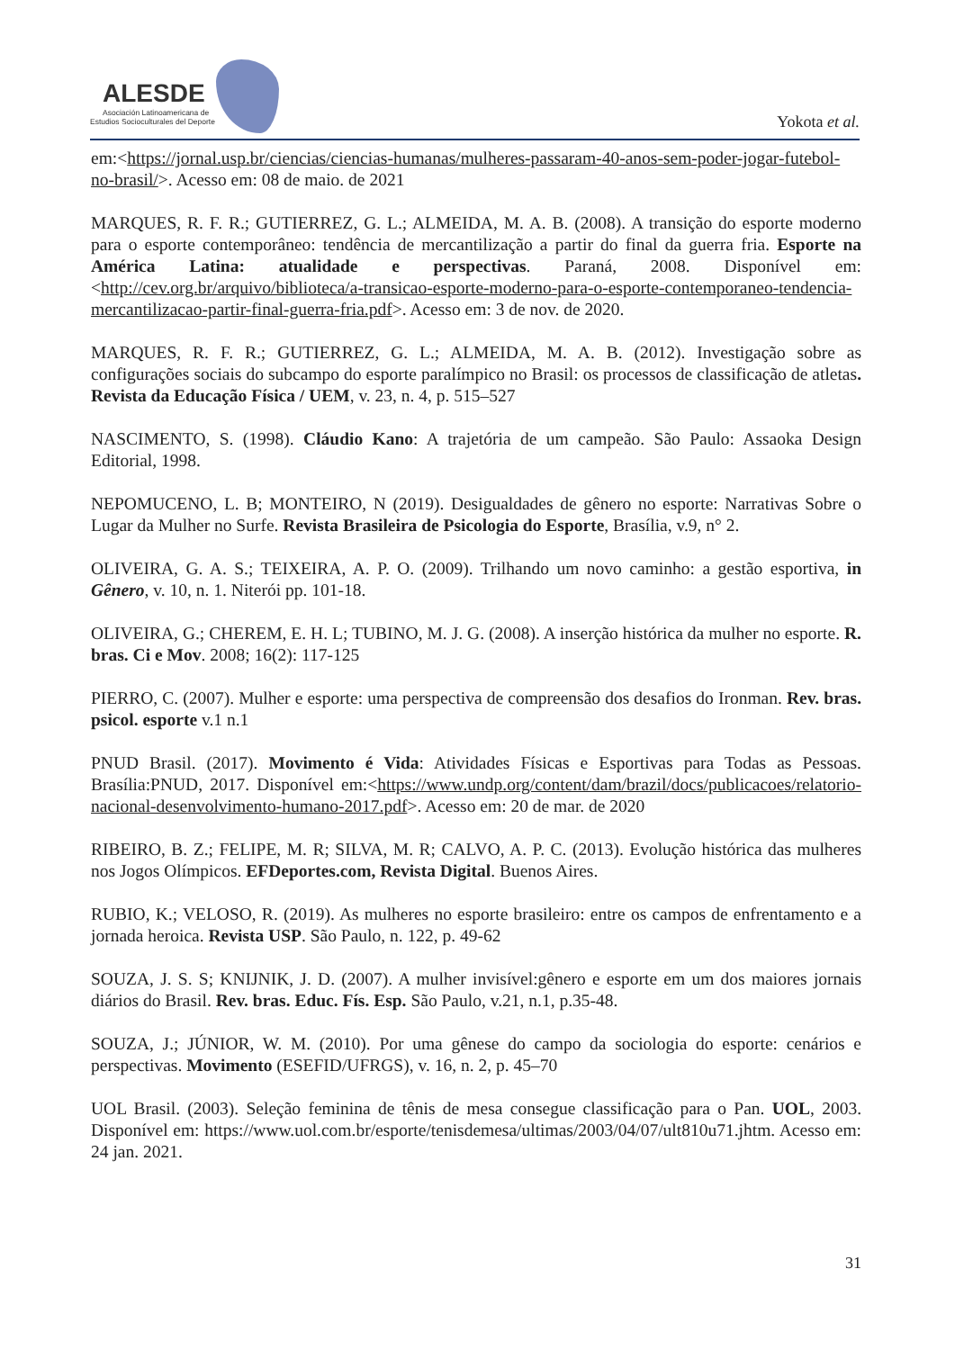ALESDE
Asociación Latinoamericana de
Estudios Socioculturales del Deporte
Yokota et al.
em:<https://jornal.usp.br/ciencias/ciencias-humanas/mulheres-passaram-40-anos-sem-poder-jogar-futebol-no-brasil/>. Acesso em: 08 de maio. de 2021
MARQUES, R. F. R.; GUTIERREZ, G. L.; ALMEIDA, M. A. B. (2008). A transição do esporte moderno para o esporte contemporâneo: tendência de mercantilização a partir do final da guerra fria. Esporte na América Latina: atualidade e perspectivas. Paraná, 2008. Disponível em:<http://cev.org.br/arquivo/biblioteca/a-transicao-esporte-moderno-para-o-esporte-contemporaneo-tendencia-mercantilizacao-partir-final-guerra-fria.pdf>. Acesso em: 3 de nov. de 2020.
MARQUES, R. F. R.; GUTIERREZ, G. L.; ALMEIDA, M. A. B. (2012). Investigação sobre as configurações sociais do subcampo do esporte paralímpico no Brasil: os processos de classificação de atletas. Revista da Educação Física / UEM, v. 23, n. 4, p. 515–527
NASCIMENTO, S. (1998). Cláudio Kano: A trajetória de um campeão. São Paulo: Assaoka Design Editorial, 1998.
NEPOMUCENO, L. B; MONTEIRO, N (2019). Desigualdades de gênero no esporte: Narrativas Sobre o Lugar da Mulher no Surfe. Revista Brasileira de Psicologia do Esporte, Brasília, v.9, n° 2.
OLIVEIRA, G. A. S.; TEIXEIRA, A. P. O. (2009). Trilhando um novo caminho: a gestão esportiva, in Gênero, v. 10, n. 1. Niterói pp. 101-18.
OLIVEIRA, G.; CHEREM, E. H. L; TUBINO, M. J. G. (2008). A inserção histórica da mulher no esporte. R. bras. Ci e Mov. 2008; 16(2): 117-125
PIERRO, C. (2007). Mulher e esporte: uma perspectiva de compreensão dos desafios do Ironman. Rev. bras. psicol. esporte v.1 n.1
PNUD Brasil. (2017). Movimento é Vida: Atividades Físicas e Esportivas para Todas as Pessoas. Brasília:PNUD, 2017. Disponível em:<https://www.undp.org/content/dam/brazil/docs/publicacoes/relatorio-nacional-desenvolvimento-humano-2017.pdf>. Acesso em: 20 de mar. de 2020
RIBEIRO, B. Z.; FELIPE, M. R; SILVA, M. R; CALVO, A. P. C. (2013). Evolução histórica das mulheres nos Jogos Olímpicos. EFDeportes.com, Revista Digital. Buenos Aires.
RUBIO, K.; VELOSO, R. (2019). As mulheres no esporte brasileiro: entre os campos de enfrentamento e a jornada heroica. Revista USP. São Paulo, n. 122, p. 49-62
SOUZA, J. S. S; KNIJNIK, J. D. (2007). A mulher invisível:gênero e esporte em um dos maiores jornais diários do Brasil. Rev. bras. Educ. Fís. Esp. São Paulo, v.21, n.1, p.35-48.
SOUZA, J.; JÚNIOR, W. M. (2010). Por uma gênese do campo da sociologia do esporte: cenários e perspectivas. Movimento (ESEFID/UFRGS), v. 16, n. 2, p. 45–70
UOL Brasil. (2003). Seleção feminina de tênis de mesa consegue classificação para o Pan. UOL, 2003. Disponível em: https://www.uol.com.br/esporte/tenisdemesa/ultimas/2003/04/07/ult810u71.jhtm. Acesso em: 24 jan. 2021.
31